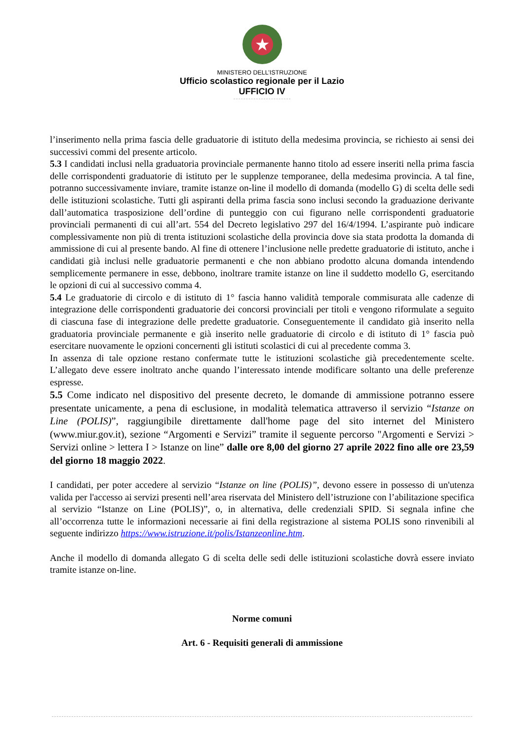★
MINISTERO DELL’ISTRUZIONE
Ufficio scolastico regionale per il Lazio
UFFICIO IV
l’inserimento nella prima fascia delle graduatorie di istituto della medesima provincia, se richiesto ai sensi dei successivi commi del presente articolo.
5.3 I candidati inclusi nella graduatoria provinciale permanente hanno titolo ad essere inseriti nella prima fascia delle corrispondenti graduatorie di istituto per le supplenze temporanee, della medesima provincia. A tal fine, potranno successivamente inviare, tramite istanze on-line il modello di domanda (modello G) di scelta delle sedi delle istituzioni scolastiche. Tutti gli aspiranti della prima fascia sono inclusi secondo la graduazione derivante dall’automatica trasposizione dell’ordine di punteggio con cui figurano nelle corrispondenti graduatorie provinciali permanenti di cui all’art. 554 del Decreto legislativo 297 del 16/4/1994. L’aspirante può indicare complessivamente non più di trenta istituzioni scolastiche della provincia dove sia stata prodotta la domanda di ammissione di cui al presente bando. Al fine di ottenere l’inclusione nelle predette graduatorie di istituto, anche i candidati già inclusi nelle graduatorie permanenti e che non abbiano prodotto alcuna domanda intendendo semplicemente permanere in esse, debbono, inoltrare tramite istanze on line il suddetto modello G, esercitando le opzioni di cui al successivo comma 4.
5.4 Le graduatorie di circolo e di istituto di 1° fascia hanno validità temporale commisurata alle cadenze di integrazione delle corrispondenti graduatorie dei concorsi provinciali per titoli e vengono riformulate a seguito di ciascuna fase di integrazione delle predette graduatorie. Conseguentemente il candidato già inserito nella graduatoria provinciale permanente e già inserito nelle graduatorie di circolo e di istituto di 1° fascia può esercitare nuovamente le opzioni concernenti gli istituti scolastici di cui al precedente comma 3.
In assenza di tale opzione restano confermate tutte le istituzioni scolastiche già precedentemente scelte. L’allegato deve essere inoltrato anche quando l’interessato intende modificare soltanto una delle preferenze espresse.
5.5 Come indicato nel dispositivo del presente decreto, le domande di ammissione potranno essere presentate unicamente, a pena di esclusione, in modalità telematica attraverso il servizio “Istanze on Line (POLIS)”, raggiungibile direttamente dall'home page del sito internet del Ministero (www.miur.gov.it), sezione “Argomenti e Servizi” tramite il seguente percorso "Argomenti e Servizi > Servizi online > lettera I > Istanze on line” dalle ore 8,00 del giorno 27 aprile 2022 fino alle ore 23,59 del giorno 18 maggio 2022.
I candidati, per poter accedere al servizio “Istanze on line (POLIS)”, devono essere in possesso di un'utenza valida per l'accesso ai servizi presenti nell’area riservata del Ministero dell’istruzione con l’abilitazione specifica al servizio “Istanze on Line (POLIS)”, o, in alternativa, delle credenziali SPID. Si segnala infine che all’occorrenza tutte le informazioni necessarie ai fini della registrazione al sistema POLIS sono rinvenibili al seguente indirizzo https://www.istruzione.it/polis/Istanzeonline.htm.
Anche il modello di domanda allegato G di scelta delle sedi delle istituzioni scolastiche dovrà essere inviato tramite istanze on-line.
Norme comuni
Art. 6 - Requisiti generali di ammissione